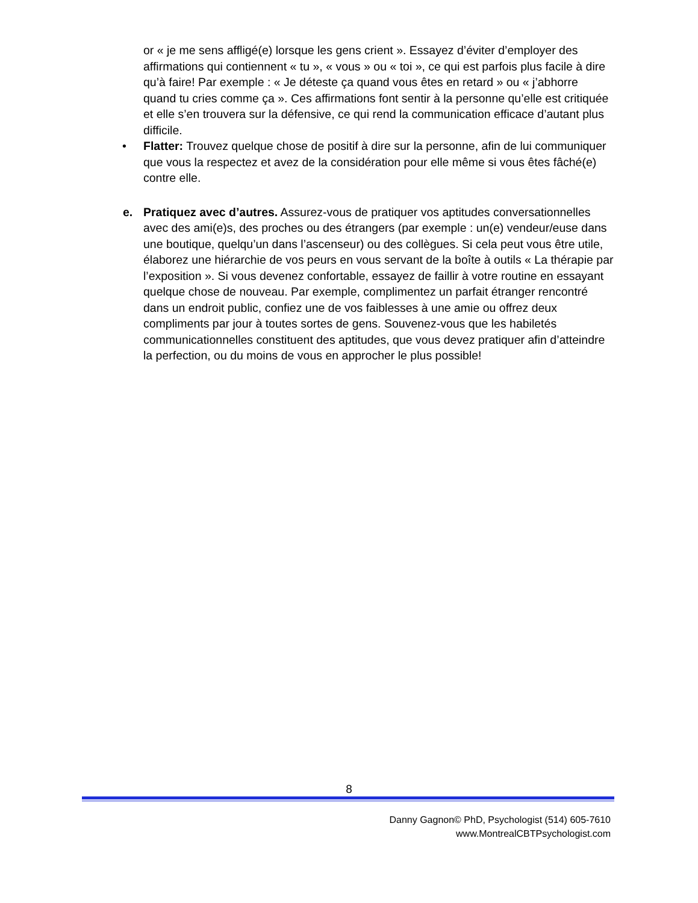or « je me sens affligé(e) lorsque les gens crient ». Essayez d’éviter d’employer des affirmations qui contiennent « tu », « vous » ou « toi », ce qui est parfois plus facile à dire qu’à faire! Par exemple : « Je déteste ça quand vous êtes en retard » ou « j’abhorre quand tu cries comme ça ». Ces affirmations font sentir à la personne qu’elle est critiquée et elle s’en trouvera sur la défensive, ce qui rend la communication efficace d’autant plus difficile.
• Flatter: Trouvez quelque chose de positif à dire sur la personne, afin de lui communiquer que vous la respectez et avez de la considération pour elle même si vous êtes fâché(e) contre elle.
e. Pratiquez avec d’autres. Assurez-vous de pratiquer vos aptitudes conversationnelles avec des ami(e)s, des proches ou des étrangers (par exemple : un(e) vendeur/euse dans une boutique, quelqu’un dans l’ascenseur) ou des collègues. Si cela peut vous être utile, élaborez une hiérarchie de vos peurs en vous servant de la boîte à outils « La thérapie par l’exposition ». Si vous devenez confortable, essayez de faillir à votre routine en essayant quelque chose de nouveau. Par exemple, complimentez un parfait étranger rencontré dans un endroit public, confiez une de vos faiblesses à une amie ou offrez deux compliments par jour à toutes sortes de gens. Souvenez-vous que les habiletés communicationnelles constituent des aptitudes, que vous devez pratiquer afin d’atteindre la perfection, ou du moins de vous en approcher le plus possible!
8
Danny Gagnon© PhD, Psychologist (514) 605-7610
www.MontrealCBTPsychologist.com